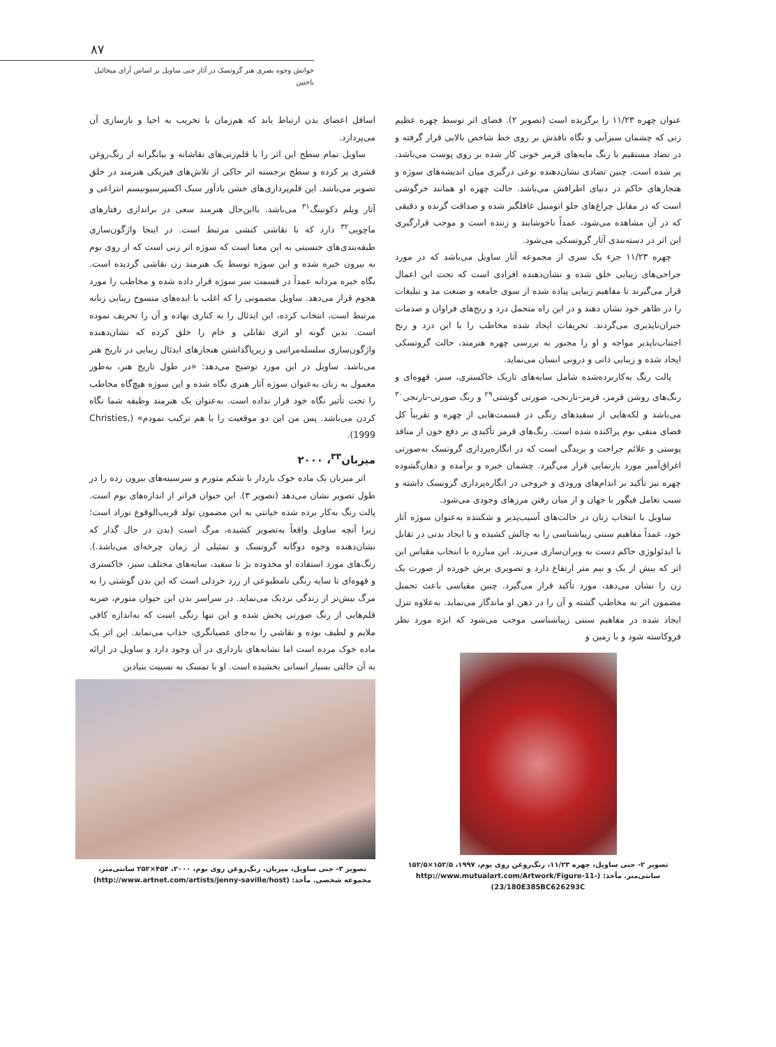۸۷
خوانش وجوه بصری هنر گروتسک در آثار جنی ساویل بر اساس آرای میخائیل باختین
عنوان چهره ۱۱/۲۳ را برگزیده است (تصویر ۲). فضای اثر توسط چهره عظیم زنی که چشمان سبزآبی و نگاه نافذش بر روی خط شاخص بالایی قرار گرفته و در تضاد مستقیم با رنگ مایه‌های قرمز خونی کار شده بر روی پوست می‌باشد، پر شده است. چنین تضادی نشان‌دهنده نوعی درگیری میان اندیشه‌های سوژه و هنجارهای حاکم در دنیای اطرافش می‌باشد. حالت چهره او همانند خرگوشی است که در مقابل چراغ‌های جلو اتومبیل غافلگیر شده و صداقت گزنده و دقیقی که در آن مشاهده می‌شود، عمداً ناخوشایند و زننده است و موجب قرارگیری این اثر در دسته‌بندی آثار گروتسکی می‌شود.
چهره ۱۱/۲۳ جزء یک سری از مجموعه آثار ساویل می‌باشد که در مورد جراحی‌های زیبایی خلق شده و نشان‌دهنده افرادی است که تحت این اعمال قرار می‌گیرند تا مفاهیم زیبایی پیاده شده از سوی جامعه و صنعت مد و تبلیغات را در ظاهر خود نشان دهند و در این راه متحمل درد و رنج‌های فراوان و صدمات جبران‌ناپذیری می‌گردند. تحریفات ایجاد شده مخاطب را با این درد و رنج اجتناب‌ناپذیر مواجه و او را مجبور به بررسی چهره هنرمند، حالت گروتسکی ایجاد شده و زیبایی ذاتی و درونی انسان می‌نماید.
پالت رنگ به‌کاربرده‌شده شامل سایه‌های تاریک خاکستری، سبز، قهوه‌ای و رنگ‌های روشن قرمز، قرمز-نارنجی، صورتی گوشتی<sup>۲۹</sup> و رنگ صورتی-نارنجی<sup>۳۰</sup> می‌باشد و لکه‌هایی از سفیدهای رنگی در قسمت‌هایی از چهره و تقریباً کل فضای منفی بوم پراکنده شده است. رنگ‌های قرمز تأکیدی بر دفع خون از منافذ پوستی و علائم جراحت و بریدگی است که در انگاره‌پردازی گروتسک به‌صورتی اغراق‌آمیز مورد بازنمایی قرار می‌گیرد. چشمان خیره و برآمده و دهان‌گشوده چهره نیز تأکید بر اندام‌های ورودی و خروجی در انگاره‌پردازی گروتسک داشته و سبب تعامل فیگور با جهان و از میان رفتن مرزهای وجودی می‌شود.
ساویل با انتخاب زنان در حالت‌های آسیب‌پذیر و شکننده به‌عنوان سوژه آثار خود، عمداً مفاهیم سنتی زیباشناسی را به چالش کشیده و با ایجاد بدنی در تقابل با ایدئولوژی حاکم دست به ویران‌سازی می‌زند. این مبارزه با انتخاب مقیاس این اثر که بیش از یک و نیم متر ارتفاع دارد و تصویری برش خورده از صورت یک زن را نشان می‌دهد، مورد تأکید قرار می‌گیرد. چنین مقیاسی باعث تحمیل مضمون اثر به مخاطب گشته و آن را در ذهن او ماندگار می‌نماید. به‌علاوه تنزل ایجاد شده در مفاهیم سنتی زیباشناسی موجب می‌شود که ابژه مورد نظر فروکاسته شود و با زمین و
تصویر ۲- جنی ساویل، چهره ۱۱/۲۳، رنگ‌روغن روی بوم، ۱۹۹۷، ۱۵۲/۵×۱۵۲/۵ سانتی‌متر. مأخذ: (http://www.mutualart.com/Artwork/Figure-11-23/180E385BC626293C)
اسافل اعضای بدن ارتباط یابد که هم‌زمان با تخریب به احیا و بازسازی آن می‌پردازد.
ساویل تمام سطح این اثر را با قلم‌زنی‌های نقاشانه و بیانگرانه از رنگ‌روغن قشری پر کرده و سطح برجسته اثر حاکی از تلاش‌های فیزیکی هنرمند در خلق تصویر می‌باشد. این قلم‌پردازی‌های خشن یادآور سبک اکسپرسیونیسم انتزاعی و آثار ویلم دکونینگ<sup>۳۱</sup> می‌باشد. بااین‌حال هنرمند سعی در براندازی رفتارهای ماچویی<sup>۳۲</sup> دارد که با نقاشی کنشی مرتبط است. در اینجا واژگون‌سازی طبقه‌بندی‌های جنسیتی به این معنا است که سوژه اثر زنی است که از روی بوم به بیرون خیره شده و این سوژه توسط یک هنرمند زن نقاشی گردیده است. نگاه خیره مردانه عمداً در قسمت سر سوژه قرار داده شده و مخاطب را مورد هجوم قرار می‌دهد. ساویل مضمونی را که اغلب با ایده‌های منسوخ زیبایی زنانه مرتبط است، انتخاب کرده، این ایدئال را به کناری نهاده و آن را تحریف نموده است. بدین گونه او اثری تقابلی و خام را خلق کرده که نشان‌دهنده واژگون‌سازی سلسله‌مراتبی و زیرپاگذاشتن هنجارهای ایدئال زیبایی در تاریخ هنر می‌باشد. ساویل در این مورد توضیح می‌دهد: «در طول تاریخ هنر، به‌طور معمول به زنان به‌عنوان سوژه آثار هنری نگاه شده و این سوژه هیچ‌گاه مخاطب را تحت تأثیر نگاه خود قرار نداده است. به‌عنوان یک هنرمند وظیفه شما نگاه کردن می‌باشد. پس من این دو موقعیت را با هم ترکیب نمودم» (Christies, 1999).
میزبان<sup>۳۳</sup>، ۲۰۰۰
اثر میزبان یک ماده خوک باردار با شکم متورم و سرسینه‌های بیرون زده را در طول تصویر نشان می‌دهد (تصویر ۳). این حیوان فراتر از اندازه‌های بوم است. پالت رنگ به‌کار برده شده خیانتی به این مضمون تولد قریب‌الوقوع نوزاد است؛ زیرا آنچه ساویل واقعاً به‌تصویر کشیده، مرگ است (بدن در حال گذار که نشان‌دهنده وجوه دوگانه گروتسک و تمثیلی از زمان چرخه‌ای می‌باشد.). رنگ‌های مورد استفاده او محدوده بژ تا سفید، سایه‌های مختلف سبز، خاکستری و قهوه‌ای تا سایه رنگی نامطبوعی از زرد خردلی است که این بدن گوشتی را به مرگ بیش‌تر از زندگی نزدیک می‌نماید. در سراسر بدن این حیوان متورم، ضربه قلم‌هایی از رنگ صورتی پخش شده و این تنها رنگی است که به‌اندازه کافی ملایم و لطیف بوده و نقاشی را به‌جای عصیانگری، جذاب می‌نماید. این اثر یک ماده خوک مرده است اما نشانه‌های بارداری در آن وجود دارد و ساویل در ارائه به آن حالتی بسیار انسانی بخشیده است. او با تمسک به نسبیت بنیادین
تصویر ۳- جنی ساویل، میزبان، رنگ‌روغن روی بوم، ۲۰۰۰، ۴۵۴×۲۵۲ سانتی‌متر، مجموعه شخصی. مأخذ: (http://www.artnet.com/artists/jenny-saville/host)